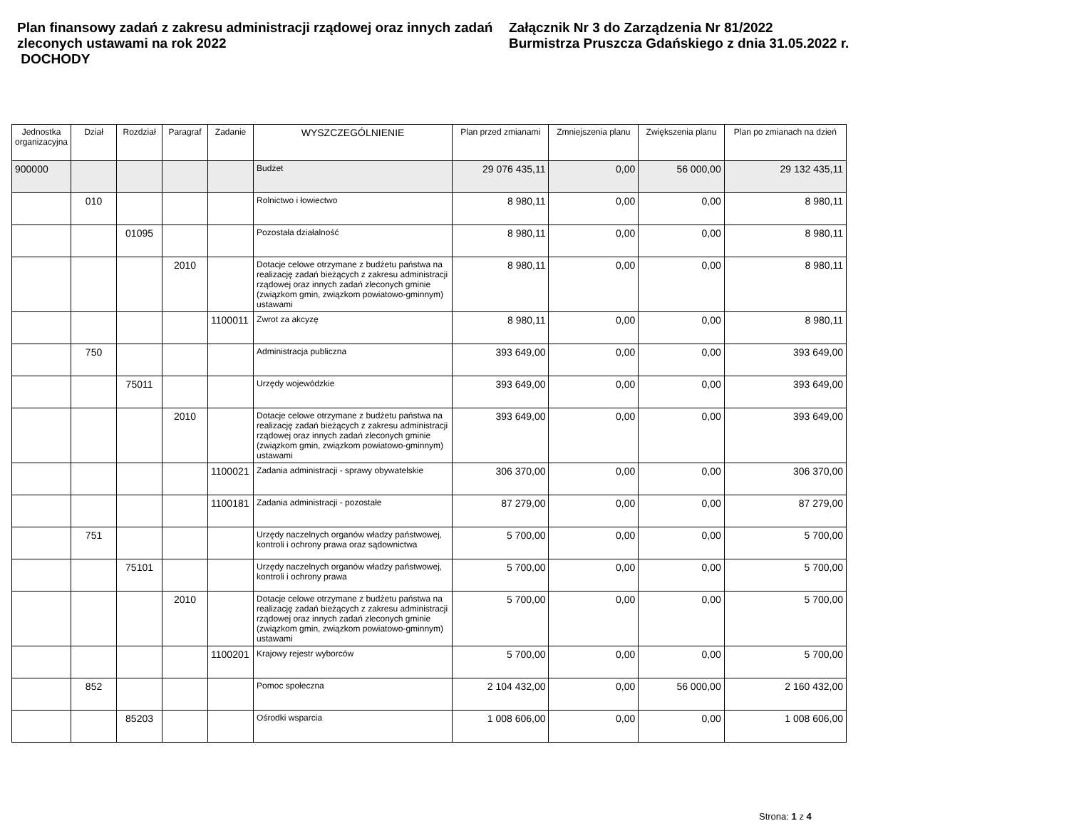Plan finansowy zadań z zakresu administracji rządowej oraz innych zadań zleconych ustawami na rok 2022
DOCHODY
Załącznik Nr 3 do Zarządzenia Nr 81/2022
Burmistrza Pruszcza Gdańskiego z dnia 31.05.2022 r.
| Jednostka organizacyjna | Dział | Rozdział | Paragraf | Zadanie | WYSZCZEGÓLNIENIE | Plan przed zmianami | Zmniejszenia planu | Zwiększenia planu | Plan po zmianach na dzień |
| --- | --- | --- | --- | --- | --- | --- | --- | --- | --- |
| 900000 | | | | | Budżet | 29 076 435,11 | 0,00 | 56 000,00 | 29 132 435,11 |
| | 010 | | | | Rolnictwo i łowiectwo | 8 980,11 | 0,00 | 0,00 | 8 980,11 |
| | | 01095 | | | Pozostała działalność | 8 980,11 | 0,00 | 0,00 | 8 980,11 |
| | | | 2010 | | Dotacje celowe otrzymane z budżetu państwa na realizację zadań bieżących z zakresu administracji rządowej oraz innych zadań zleconych gminie (związkom gmin, związkom powiatowo-gminnym) ustawami | 8 980,11 | 0,00 | 0,00 | 8 980,11 |
| | | | | 1100011 | Zwrot za akcyzę | 8 980,11 | 0,00 | 0,00 | 8 980,11 |
| | 750 | | | | Administracja publiczna | 393 649,00 | 0,00 | 0,00 | 393 649,00 |
| | | 75011 | | | Urzędy wojewódzkie | 393 649,00 | 0,00 | 0,00 | 393 649,00 |
| | | | 2010 | | Dotacje celowe otrzymane z budżetu państwa na realizację zadań bieżących z zakresu administracji rządowej oraz innych zadań zleconych gminie (związkom gmin, związkom powiatowo-gminnym) ustawami | 393 649,00 | 0,00 | 0,00 | 393 649,00 |
| | | | | 1100021 | Zadania administracji - sprawy obywatelskie | 306 370,00 | 0,00 | 0,00 | 306 370,00 |
| | | | | 1100181 | Zadania administracji - pozostałe | 87 279,00 | 0,00 | 0,00 | 87 279,00 |
| | 751 | | | | Urzędy naczelnych organów władzy państwowej, kontroli i ochrony prawa oraz sądownictwa | 5 700,00 | 0,00 | 0,00 | 5 700,00 |
| | | 75101 | | | Urzędy naczelnych organów władzy państwowej, kontroli i ochrony prawa | 5 700,00 | 0,00 | 0,00 | 5 700,00 |
| | | | 2010 | | Dotacje celowe otrzymane z budżetu państwa na realizację zadań bieżących z zakresu administracji rządowej oraz innych zadań zleconych gminie (związkom gmin, związkom powiatowo-gminnym) ustawami | 5 700,00 | 0,00 | 0,00 | 5 700,00 |
| | | | | 1100201 | Krajowy rejestr wyborców | 5 700,00 | 0,00 | 0,00 | 5 700,00 |
| | 852 | | | | Pomoc społeczna | 2 104 432,00 | 0,00 | 56 000,00 | 2 160 432,00 |
| | | 85203 | | | Ośrodki wsparcia | 1 008 606,00 | 0,00 | 0,00 | 1 008 606,00 |
Strona: 1 z 4